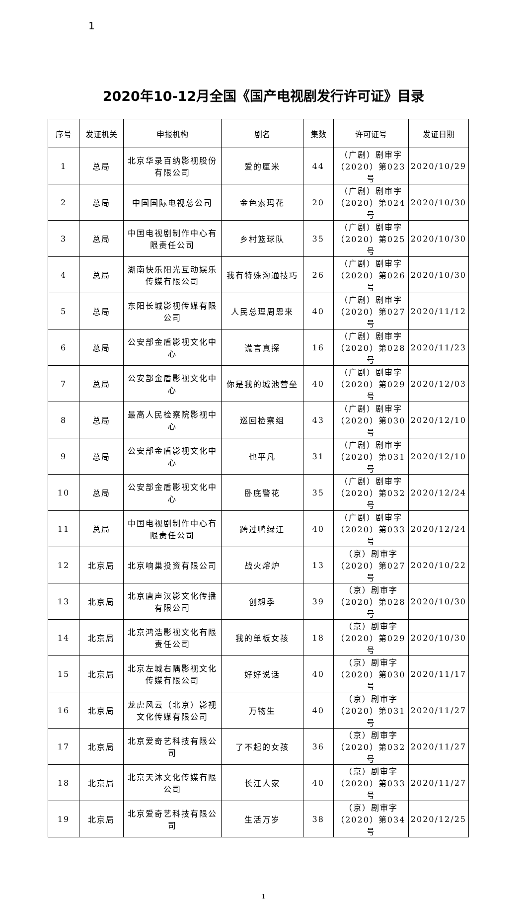1
2020年10-12月全国《国产电视剧发行许可证》目录
| 序号 | 发证机关 | 申报机构 | 剧名 | 集数 | 许可证号 | 发证日期 |
| --- | --- | --- | --- | --- | --- | --- |
| 1 | 总局 | 北京华录百纳影视股份有限公司 | 爱的厘米 | 44 | （广剧）剧审字（2020）第023号 | 2020/10/29 |
| 2 | 总局 | 中国国际电视总公司 | 金色索玛花 | 20 | （广剧）剧审字（2020）第024号 | 2020/10/30 |
| 3 | 总局 | 中国电视剧制作中心有限责任公司 | 乡村篮球队 | 35 | （广剧）剧审字（2020）第025号 | 2020/10/30 |
| 4 | 总局 | 湖南快乐阳光互动娱乐传媒有限公司 | 我有特殊沟通技巧 | 26 | （广剧）剧审字（2020）第026号 | 2020/10/30 |
| 5 | 总局 | 东阳长城影视传媒有限公司 | 人民总理周恩来 | 40 | （广剧）剧审字（2020）第027号 | 2020/11/12 |
| 6 | 总局 | 公安部金盾影视文化中心 | 谎言真探 | 16 | （广剧）剧审字（2020）第028号 | 2020/11/23 |
| 7 | 总局 | 公安部金盾影视文化中心 | 你是我的城池营垒 | 40 | （广剧）剧审字（2020）第029号 | 2020/12/03 |
| 8 | 总局 | 最高人民检察院影视中心 | 巡回检察组 | 43 | （广剧）剧审字（2020）第030号 | 2020/12/10 |
| 9 | 总局 | 公安部金盾影视文化中心 | 也平凡 | 31 | （广剧）剧审字（2020）第031号 | 2020/12/10 |
| 10 | 总局 | 公安部金盾影视文化中心 | 卧底警花 | 35 | （广剧）剧审字（2020）第032号 | 2020/12/24 |
| 11 | 总局 | 中国电视剧制作中心有限责任公司 | 跨过鸭绿江 | 40 | （广剧）剧审字（2020）第033号 | 2020/12/24 |
| 12 | 北京局 | 北京响巢投资有限公司 | 战火熔炉 | 13 | （京）剧审字（2020）第027号 | 2020/10/22 |
| 13 | 北京局 | 北京唐声汉影文化传播有限公司 | 创想季 | 39 | （京）剧审字（2020）第028号 | 2020/10/30 |
| 14 | 北京局 | 北京鸿浩影视文化有限责任公司 | 我的单板女孩 | 18 | （京）剧审字（2020）第029号 | 2020/10/30 |
| 15 | 北京局 | 北京左城右隅影视文化传媒有限公司 | 好好说话 | 40 | （京）剧审字（2020）第030号 | 2020/11/17 |
| 16 | 北京局 | 龙虎风云（北京）影视文化传媒有限公司 | 万物生 | 40 | （京）剧审字（2020）第031号 | 2020/11/27 |
| 17 | 北京局 | 北京爱奇艺科技有限公司 | 了不起的女孩 | 36 | （京）剧审字（2020）第032号 | 2020/11/27 |
| 18 | 北京局 | 北京天沐文化传媒有限公司 | 长江人家 | 40 | （京）剧审字（2020）第033号 | 2020/11/27 |
| 19 | 北京局 | 北京爱奇艺科技有限公司 | 生活万岁 | 38 | （京）剧审字（2020）第034号 | 2020/12/25 |
1